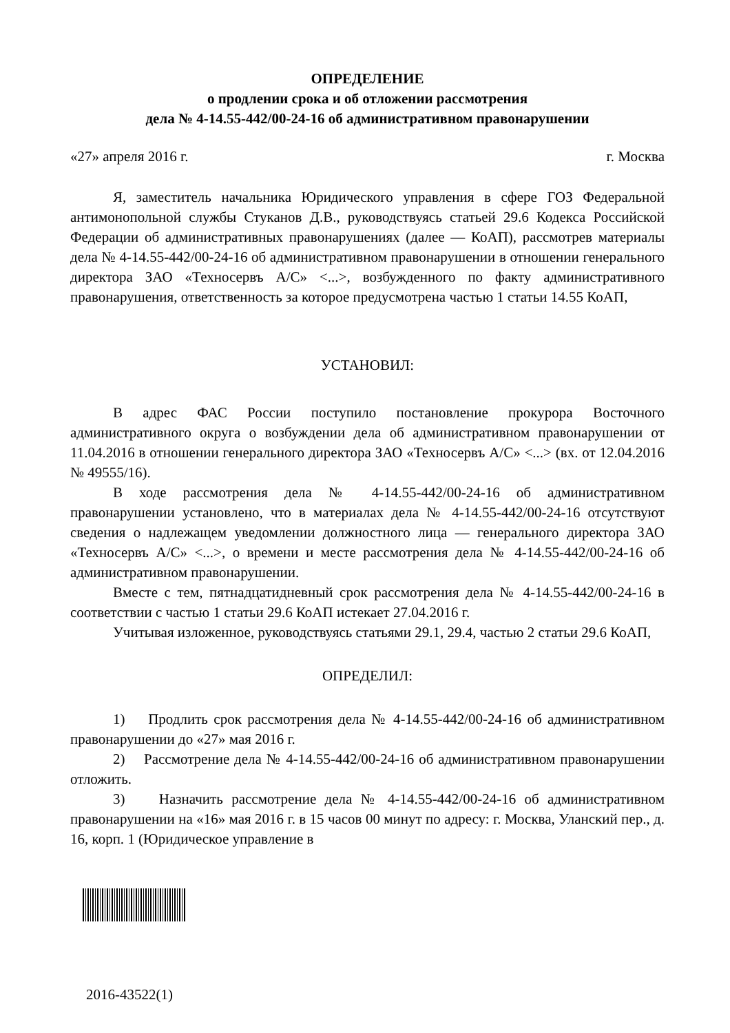ОПРЕДЕЛЕНИЕ
о продлении срока и об отложении рассмотрения
дела № 4-14.55-442/00-24-16 об административном правонарушении
«27» апреля 2016 г. г. Москва
Я, заместитель начальника Юридического управления в сфере ГОЗ Федеральной антимонопольной службы Стуканов Д.В., руководствуясь статьей 29.6 Кодекса Российской Федерации об административных правонарушениях (далее — КоАП), рассмотрев материалы дела № 4-14.55-442/00-24-16 об административном правонарушении в отношении генерального директора ЗАО «Техносервъ А/С» <...>, возбужденного по факту административного правонарушения, ответственность за которое предусмотрена частью 1 статьи 14.55 КоАП,
УСТАНОВИЛ:
В адрес ФАС России поступило постановление прокурора Восточного административного округа о возбуждении дела об административном правонарушении от 11.04.2016 в отношении генерального директора ЗАО «Техносервъ А/С» <...> (вх. от 12.04.2016 № 49555/16).
В ходе рассмотрения дела № 4-14.55-442/00-24-16 об административном правонарушении установлено, что в материалах дела № 4-14.55-442/00-24-16 отсутствуют сведения о надлежащем уведомлении должностного лица — генерального директора ЗАО «Техносервъ А/С» <...>, о времени и месте рассмотрения дела № 4-14.55-442/00-24-16 об административном правонарушении.
Вместе с тем, пятнадцатидневный срок рассмотрения дела № 4-14.55-442/00-24-16 в соответствии с частью 1 статьи 29.6 КоАП истекает 27.04.2016 г.
Учитывая изложенное, руководствуясь статьями 29.1, 29.4, частью 2 статьи 29.6 КоАП,
ОПРЕДЕЛИЛ:
1) Продлить срок рассмотрения дела № 4-14.55-442/00-24-16 об административном правонарушении до «27» мая 2016 г.
2) Рассмотрение дела № 4-14.55-442/00-24-16 об административном правонарушении отложить.
3) Назначить рассмотрение дела № 4-14.55-442/00-24-16 об административном правонарушении на «16» мая 2016 г. в 15 часов 00 минут по адресу: г. Москва, Уланский пер., д. 16, корп. 1 (Юридическое управление в
2016-43522(1)